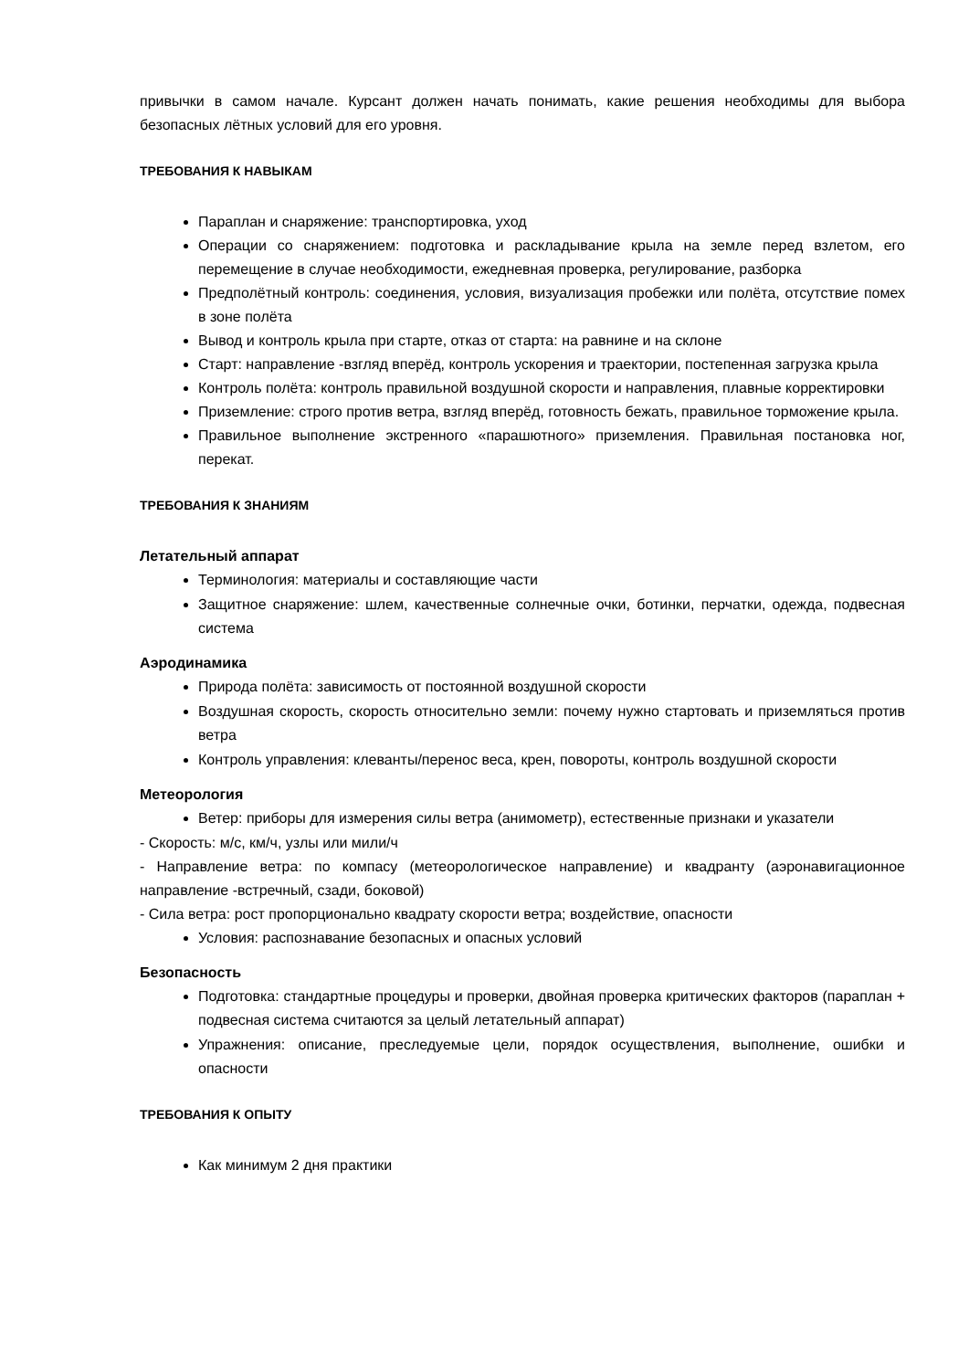привычки в самом начале. Курсант должен начать понимать, какие решения необходимы для выбора безопасных лётных условий для его уровня.
ТРЕБОВАНИЯ К НАВЫКАМ
Параплан и снаряжение: транспортировка, уход
Операции со снаряжением: подготовка и раскладывание крыла на земле перед взлетом, его перемещение в случае необходимости, ежедневная проверка, регулирование, разборка
Предполётный контроль: соединения, условия, визуализация пробежки или полёта, отсутствие помех в зоне полёта
Вывод и контроль крыла при старте, отказ от старта: на равнине и на склоне
Старт: направление -взгляд вперёд, контроль ускорения и траектории, постепенная загрузка крыла
Контроль полёта: контроль правильной воздушной скорости и направления, плавные корректировки
Приземление: строго против ветра, взгляд вперёд, готовность бежать, правильное торможение крыла.
Правильное выполнение экстренного «парашютного» приземления. Правильная постановка ног, перекат.
ТРЕБОВАНИЯ К ЗНАНИЯМ
Летательный аппарат
Терминология: материалы и составляющие части
Защитное снаряжение: шлем, качественные солнечные очки, ботинки, перчатки, одежда, подвесная система
Аэродинамика
Природа полёта: зависимость от постоянной воздушной скорости
Воздушная скорость, скорость относительно земли: почему нужно стартовать и приземляться против ветра
Контроль управления: клеванты/перенос веса, крен, повороты, контроль воздушной скорости
Метеорология
Ветер: приборы для измерения силы ветра (анимометр), естественные признаки и указатели
- Скорость: м/с, км/ч, узлы или мили/ч
- Направление ветра: по компасу (метеорологическое направление) и квадранту (аэронавигационное направление -встречный, сзади, боковой)
- Сила ветра: рост пропорционально квадрату скорости ветра; воздействие, опасности
Условия: распознавание безопасных и опасных условий
Безопасность
Подготовка: стандартные процедуры и проверки, двойная проверка критических факторов (параплан + подвесная система считаются за целый летательный аппарат)
Упражнения: описание, преследуемые цели, порядок осуществления, выполнение, ошибки и опасности
ТРЕБОВАНИЯ К ОПЫТУ
Как минимум 2 дня практики